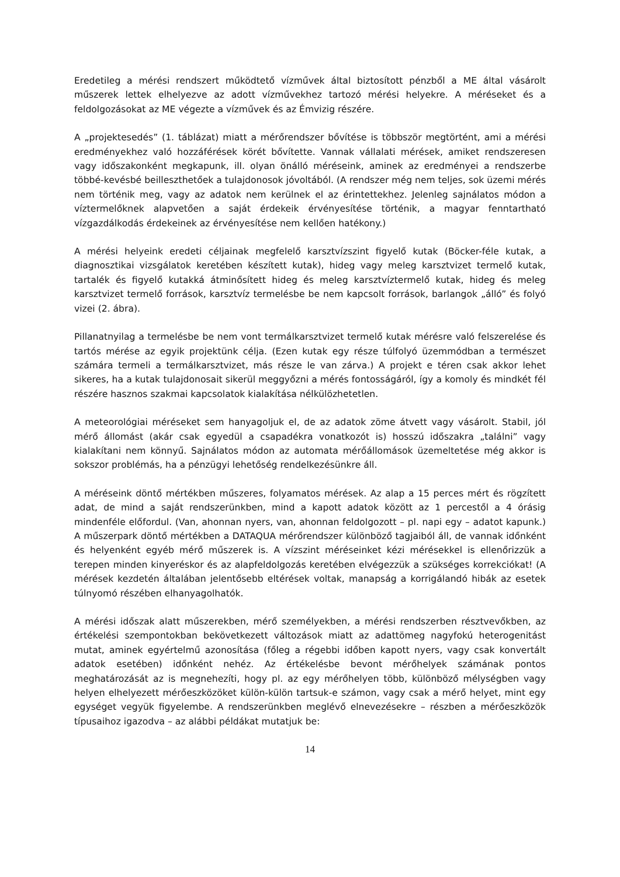Eredetileg a mérési rendszert működtető vízművek által biztosított pénzből a ME által vásárolt műszerek lettek elhelyezve az adott vízművekhez tartozó mérési helyekre. A méréseket és a feldolgozásokat az ME végezte a vízművek és az Émvizig részére.
A „projektesedés” (1. táblázat) miatt a mérőrendszer bővítése is többször megtörtént, ami a mérési eredményekhez való hozzáférések körét bővítette. Vannak vállalati mérések, amiket rendszeresen vagy időszakonként megkapunk, ill. olyan önálló méréseink, aminek az eredményei a rendszerbe többé-kevésbé beilleszthetőek a tulajdonosok jóvoltából. (A rendszer még nem teljes, sok üzemi mérés nem történik meg, vagy az adatok nem kerülnek el az érintettekhez. Jelenleg sajnálatos módon a víztermelőknek alapvetően a saját érdekeik érvényesítése történik, a magyar fenntartható vízgazdálkodás érdekeinek az érvényesítése nem kellően hatékony.)
A mérési helyeink eredeti céljainak megfelelő karsztvízszint figyelő kutak (Böcker-féle kutak, a diagnosztikai vizsgálatok keretében készített kutak), hideg vagy meleg karsztvizet termelő kutak, tartalék és figyelő kutakká átminősített hideg és meleg karsztvíztermelő kutak, hideg és meleg karsztvizet termelő források, karsztvíz termelésbe be nem kapcsolt források, barlangok „álló” és folyó vizei (2. ábra).
Pillanatnyilag a termelésbe be nem vont termálkarsztvizet termelő kutak mérésre való felszerelése és tartós mérése az egyik projektünk célja. (Ezen kutak egy része túlfolyó üzemmódban a természet számára termeli a termálkarsztvizet, más része le van zárva.) A projekt e téren csak akkor lehet sikeres, ha a kutak tulajdonosait sikerül meggyőzni a mérés fontosságáról, így a komoly és mindkét fél részére hasznos szakmai kapcsolatok kialakítása nélkülözhetetlen.
A meteorológiai méréseket sem hanyagoljuk el, de az adatok zöme átvett vagy vásárolt. Stabil, jól mérő állomást (akár csak egyedül a csapadékra vonatkozót is) hosszú időszakra „találni” vagy kialakítani nem könnyű. Sajnálatos módon az automata mérőállomások üzemeltetése még akkor is sokszor problémás, ha a pénzügyi lehetőség rendelkezésünkre áll.
A méréseink döntő mértékben műszeres, folyamatos mérések. Az alap a 15 perces mért és rögzített adat, de mind a saját rendszerünkben, mind a kapott adatok között az 1 percestől a 4 órásig mindenféle előfordul. (Van, ahonnan nyers, van, ahonnan feldolgozott – pl. napi egy – adatot kapunk.) A műszerpark döntő mértékben a DATAQUA mérőrendszer különböző tagjaiból áll, de vannak időnként és helyenként egyéb mérő műszerek is. A vízszint méréseinket kézi mérésekkel is ellenőrizzük a terepen minden kinyeréskor és az alapfeldolgozás keretében elvégezzük a szükséges korrekciókat! (A mérések kezdetén általában jelentősebb eltérések voltak, manapság a korrigálandó hibák az esetek túlnyomó részében elhanyagolhatók.
A mérési időszak alatt műszerekben, mérő személyekben, a mérési rendszerben résztvevőkben, az értékelési szempontokban bekövetkezett változások miatt az adattömeg nagyfokú heterogenitást mutat, aminek egyértelmű azonosítása (főleg a régebbi időben kapott nyers, vagy csak konvertált adatok esetében) időnként nehéz. Az értékelésbe bevont mérőhelyek számának pontos meghatározását az is megnehezíti, hogy pl. az egy mérőhelyen több, különböző mélységben vagy helyen elhelyezett mérőeszközöket külön-külön tartsuk-e számon, vagy csak a mérő helyet, mint egy egységet vegyük figyelembe. A rendszerünkben meglévő elnevezésekre – részben a mérőeszközök típusaihoz igazodva – az alábbi példákat mutatjuk be:
14